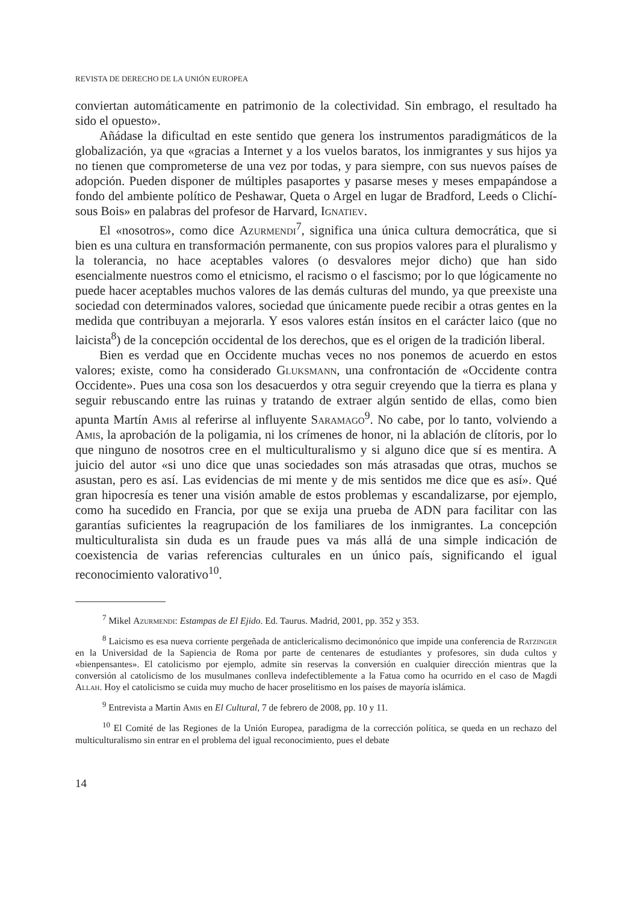REVISTA DE DERECHO DE LA UNIÓN EUROPEA
conviertan automáticamente en patrimonio de la colectividad. Sin embrago, el resultado ha sido el opuesto».
Añádase la dificultad en este sentido que genera los instrumentos paradigmáticos de la globalización, ya que «gracias a Internet y a los vuelos baratos, los inmigrantes y sus hijos ya no tienen que comprometerse de una vez por todas, y para siempre, con sus nuevos países de adopción. Pueden disponer de múltiples pasaportes y pasarse meses y meses empapándose a fondo del ambiente político de Peshawar, Queta o Argel en lugar de Bradford, Leeds o Clichí-sous Bois» en palabras del profesor de Harvard, Ignatiev.
El «nosotros», como dice Azurmendi<sup>7</sup>, significa una única cultura democrática, que si bien es una cultura en transformación permanente, con sus propios valores para el pluralismo y la tolerancia, no hace aceptables valores (o desvalores mejor dicho) que han sido esencialmente nuestros como el etnicismo, el racismo o el fascismo; por lo que lógicamente no puede hacer aceptables muchos valores de las demás culturas del mundo, ya que preexiste una sociedad con determinados valores, sociedad que únicamente puede recibir a otras gentes en la medida que contribuyan a mejorarla. Y esos valores están ínsitos en el carácter laico (que no laicista<sup>8</sup>) de la concepción occidental de los derechos, que es el origen de la tradición liberal.
Bien es verdad que en Occidente muchas veces no nos ponemos de acuerdo en estos valores; existe, como ha considerado Gluksmann, una confrontación de «Occidente contra Occidente». Pues una cosa son los desacuerdos y otra seguir creyendo que la tierra es plana y seguir rebuscando entre las ruinas y tratando de extraer algún sentido de ellas, como bien apunta Martín Amis al referirse al influyente Saramago<sup>9</sup>. No cabe, por lo tanto, volviendo a Amis, la aprobación de la poligamia, ni los crímenes de honor, ni la ablación de clítoris, por lo que ninguno de nosotros cree en el multiculturalismo y si alguno dice que sí es mentira. A juicio del autor «si uno dice que unas sociedades son más atrasadas que otras, muchos se asustan, pero es así. Las evidencias de mi mente y de mis sentidos me dice que es así». Qué gran hipocresía es tener una visión amable de estos problemas y escandalizarse, por ejemplo, como ha sucedido en Francia, por que se exija una prueba de ADN para facilitar con las garantías suficientes la reagrupación de los familiares de los inmigrantes. La concepción multiculturalista sin duda es un fraude pues va más allá de una simple indicación de coexistencia de varias referencias culturales en un único país, significando el igual reconocimiento valorativo<sup>10</sup>.
<sup>7</sup> Mikel Azurmendi: Estampas de El Ejido. Ed. Taurus. Madrid, 2001, pp. 352 y 353.
<sup>8</sup> Laicismo es esa nueva corriente pergeñada de anticlericalismo decimonónico que impide una conferencia de Ratzinger en la Universidad de la Sapiencia de Roma por parte de centenares de estudiantes y profesores, sin duda cultos y «bienpensantes». El catolicismo por ejemplo, admite sin reservas la conversión en cualquier dirección mientras que la conversión al catolicismo de los musulmanes conlleva indefectiblemente a la Fatua como ha ocurrido en el caso de Magdi Allah. Hoy el catolicismo se cuida muy mucho de hacer proselitismo en los países de mayoría islámica.
<sup>9</sup> Entrevista a Martin Amis en El Cultural, 7 de febrero de 2008, pp. 10 y 11.
<sup>10</sup> El Comité de las Regiones de la Unión Europea, paradigma de la corrección política, se queda en un rechazo del multiculturalismo sin entrar en el problema del igual reconocimiento, pues el debate
14